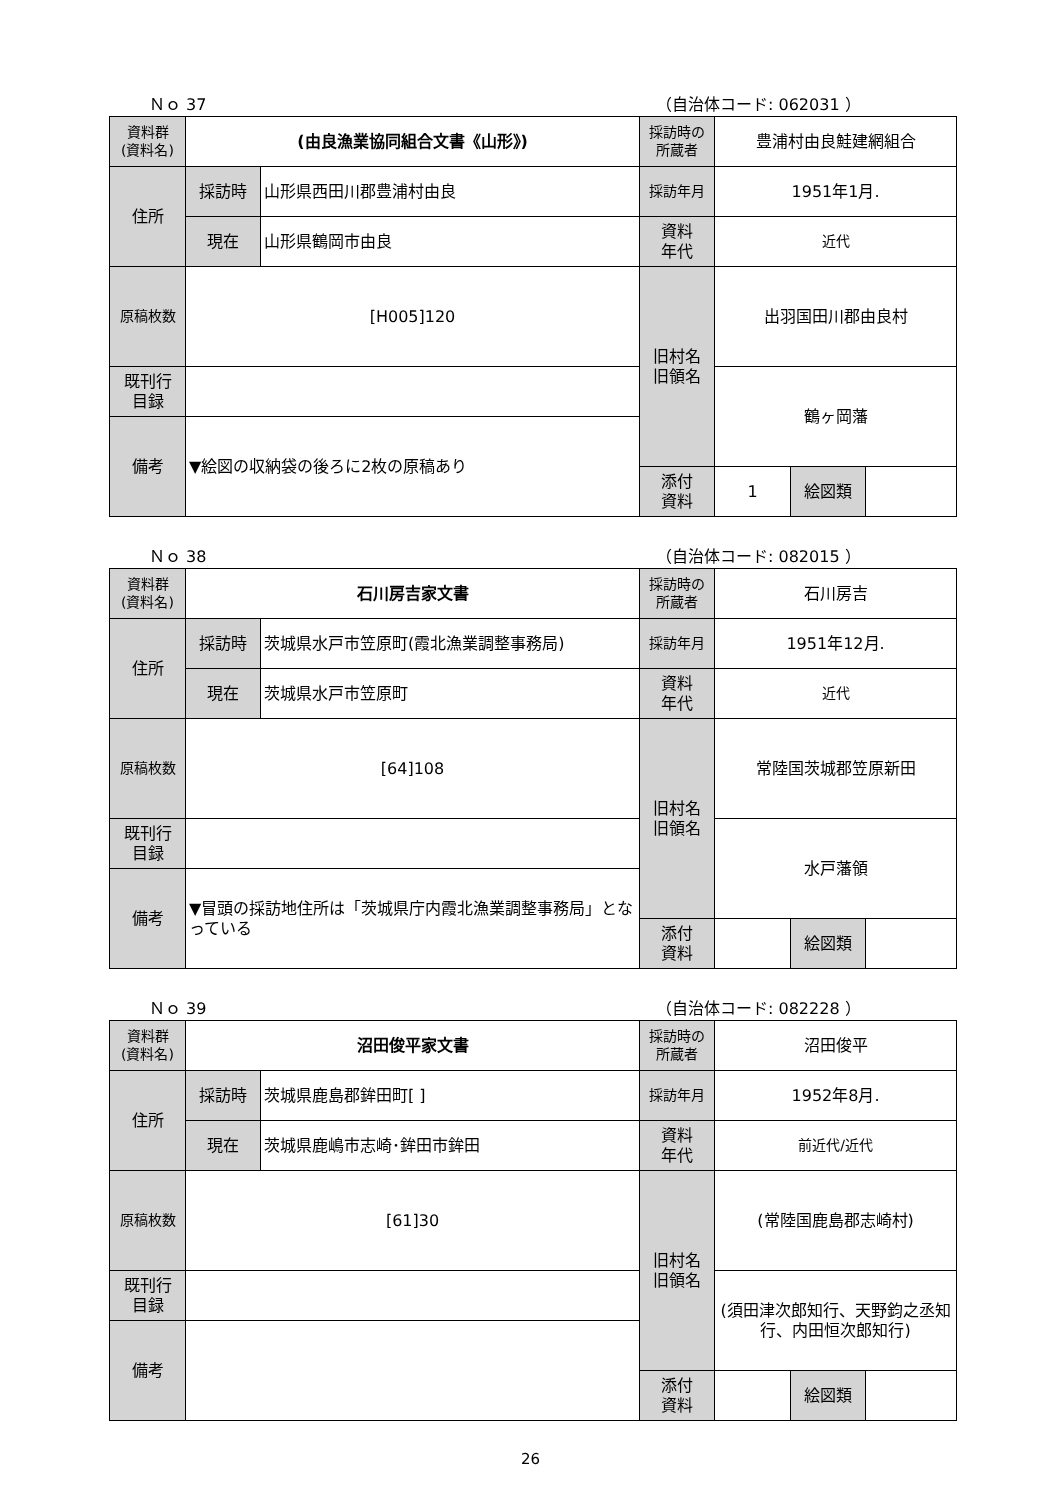Ｎｏ 37 （自治体コード: 062031 ）
| 資料群 (資料名) | (由良漁業協同組合文書《山形》) | | 採訪時の 所蔵者 | 豊浦村由良鮭建網組合 | | |
| 住所 | 採訪時 | 山形県西田川郡豊浦村由良 | 採訪年月 | 1951年1月. | | |
| | 現在 | 山形県鶴岡市由良 | 資料 年代 | 近代 | | |
| 原稿枚数 | [H005]120 | | 旧村名 旧領名 | 出羽国田川郡由良村 | | |
| 既刊行 目録 | | | | 鶴ヶ岡藩 | | |
| 備考 | ▼絵図の収納袋の後ろに2枚の原稿あり | | | | | |
| | | | 添付 資料 | 1 | 絵図類 | |
Ｎｏ 38 （自治体コード: 082015 ）
| 資料群 (資料名) | 石川房吉家文書 | | 採訪時の 所蔵者 | 石川房吉 | | |
| 住所 | 採訪時 | 茨城県水戸市笠原町(霞北漁業調整事務局) | 採訪年月 | 1951年12月. | | |
| | 現在 | 茨城県水戸市笠原町 | 資料 年代 | 近代 | | |
| 原稿枚数 | [64]108 | | 旧村名 旧領名 | 常陸国茨城郡笠原新田 | | |
| 既刊行 目録 | | | | 水戸藩領 | | |
| 備考 | ▼冒頭の採訪地住所は「茨城県庁内霞北漁業調整事務局」となっている | | | | | |
| | | | 添付 資料 | | 絵図類 | |
Ｎｏ 39 （自治体コード: 082228 ）
| 資料群 (資料名) | 沼田俊平家文書 | | 採訪時の 所蔵者 | 沼田俊平 | | |
| 住所 | 採訪時 | 茨城県鹿島郡鉾田町[ ] | 採訪年月 | 1952年8月. | | |
| | 現在 | 茨城県鹿嶋市志崎･鉾田市鉾田 | 資料 年代 | 前近代/近代 | | |
| 原稿枚数 | [61]30 | | 旧村名 旧領名 | (常陸国鹿島郡志崎村) | | |
| 既刊行 目録 | | | | (須田津次郎知行、天野鈞之丞知行、内田恒次郎知行) | | |
| 備考 | | | | | | |
| | | | 添付 資料 | | 絵図類 | |
26